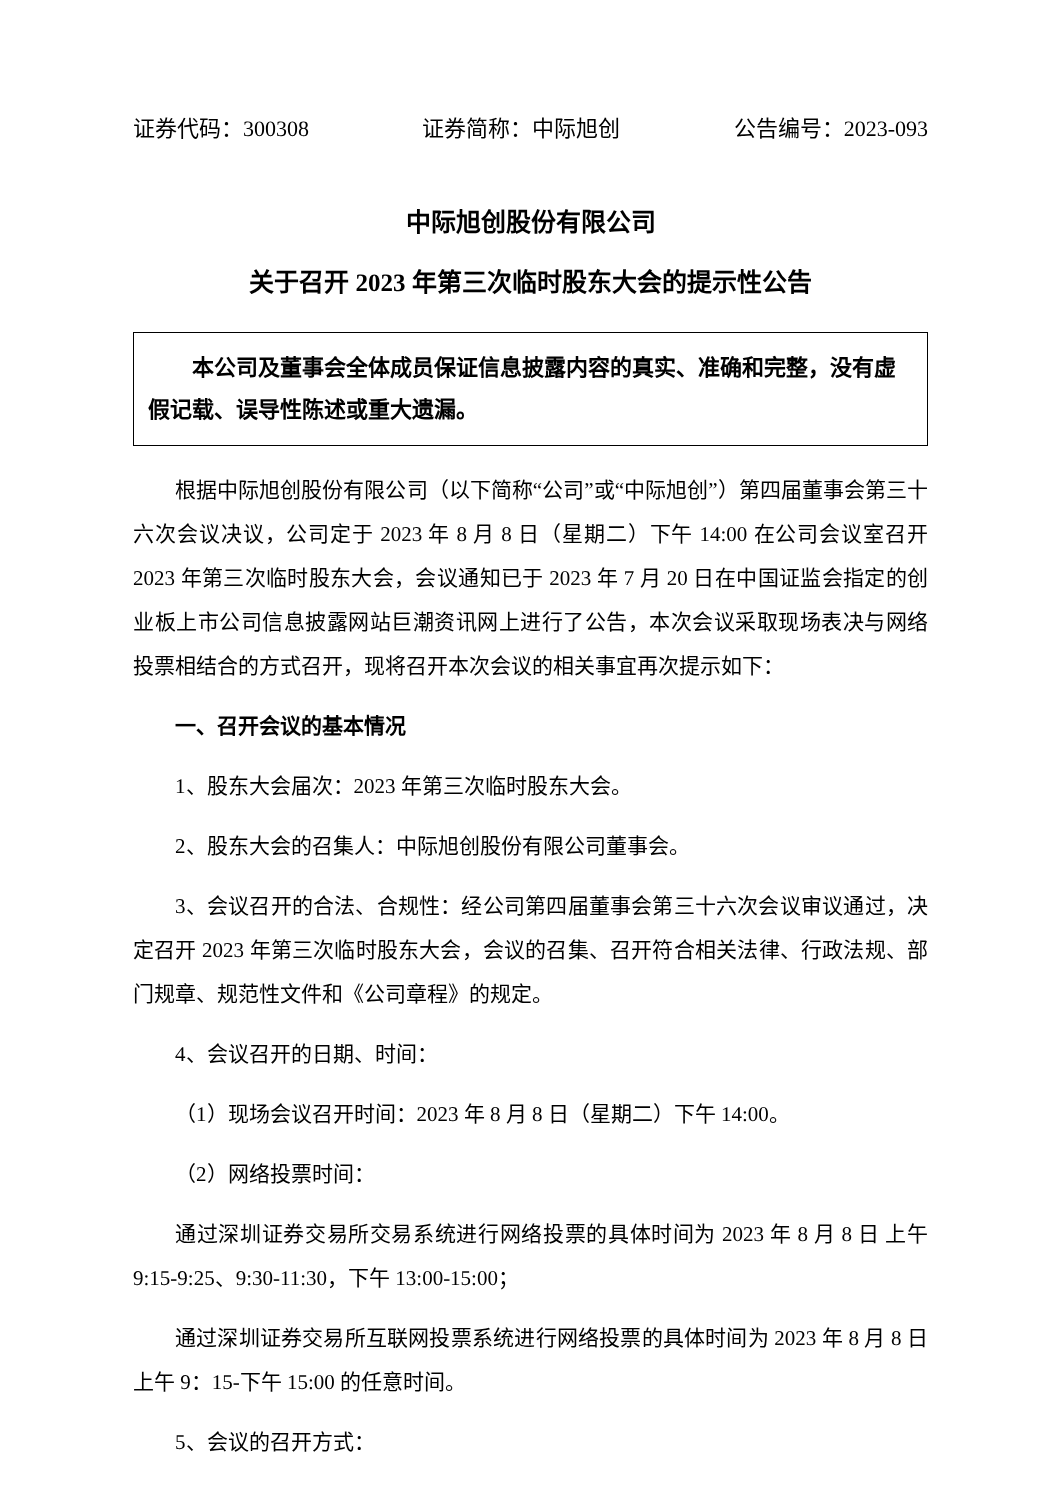证券代码：300308 证券简称：中际旭创 公告编号：2023-093
中际旭创股份有限公司
关于召开 2023 年第三次临时股东大会的提示性公告
本公司及董事会全体成员保证信息披露内容的真实、准确和完整，没有虚假记载、误导性陈述或重大遗漏。
根据中际旭创股份有限公司（以下简称“公司”或“中际旭创”）第四届董事会第三十六次会议决议，公司定于 2023 年 8 月 8 日（星期二）下午 14:00 在公司会议室召开 2023 年第三次临时股东大会，会议通知已于 2023 年 7 月 20 日在中国证监会指定的创业板上市公司信息披露网站巨潮资讯网上进行了公告，本次会议采取现场表决与网络投票相结合的方式召开，现将召开本次会议的相关事宜再次提示如下：
一、召开会议的基本情况
1、股东大会届次：2023 年第三次临时股东大会。
2、股东大会的召集人：中际旭创股份有限公司董事会。
3、会议召开的合法、合规性：经公司第四届董事会第三十六次会议审议通过，决定召开 2023 年第三次临时股东大会，会议的召集、召开符合相关法律、行政法规、部门规章、规范性文件和《公司章程》的规定。
4、会议召开的日期、时间：
（1）现场会议召开时间：2023 年 8 月 8 日（星期二）下午 14:00。
（2）网络投票时间：
通过深圳证券交易所交易系统进行网络投票的具体时间为 2023 年 8 月 8 日 上午 9:15-9:25、9:30-11:30，下午 13:00-15:00；
通过深圳证券交易所互联网投票系统进行网络投票的具体时间为 2023 年 8 月 8 日上午 9：15-下午 15:00 的任意时间。
5、会议的召开方式：